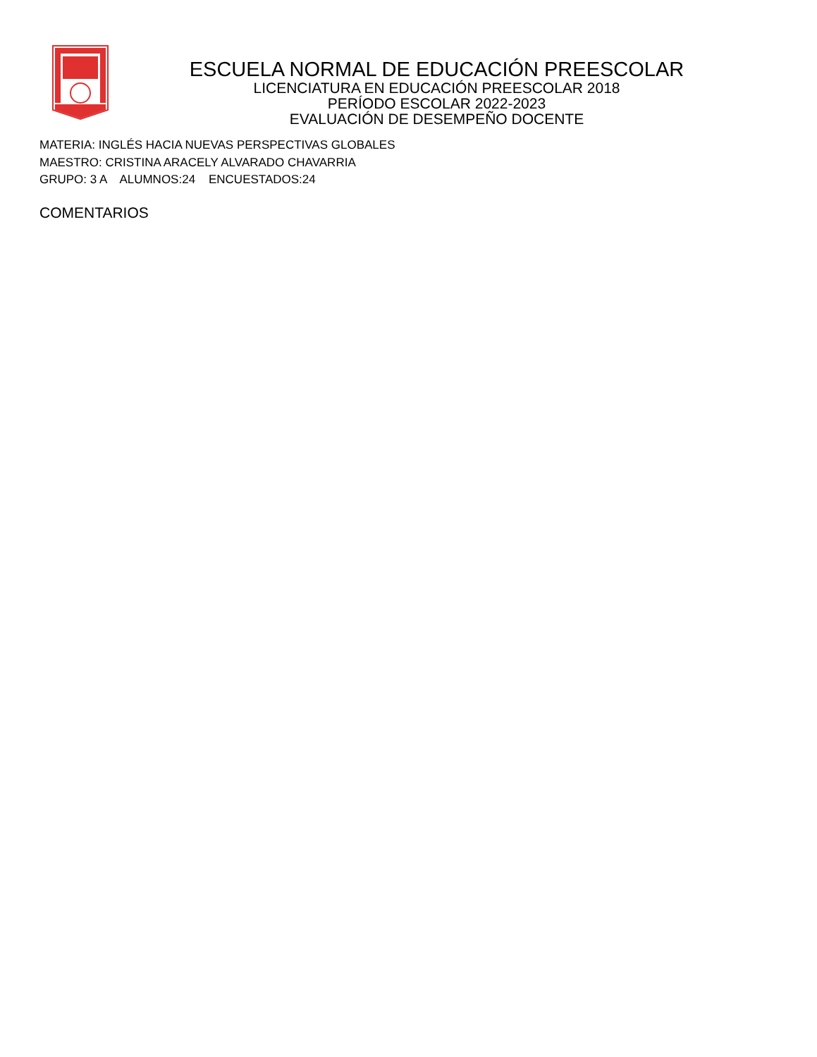ESCUELA NORMAL DE EDUCACIÓN PREESCOLAR
LICENCIATURA EN EDUCACIÓN PREESCOLAR 2018
PERÍODO ESCOLAR 2022-2023
EVALUACIÓN DE DESEMPEÑO DOCENTE
MATERIA: INGLÉS HACIA NUEVAS PERSPECTIVAS GLOBALES
MAESTRO: CRISTINA ARACELY ALVARADO CHAVARRIA
GRUPO: 3 A ALUMNOS:24 ENCUESTADOS:24
COMENTARIOS